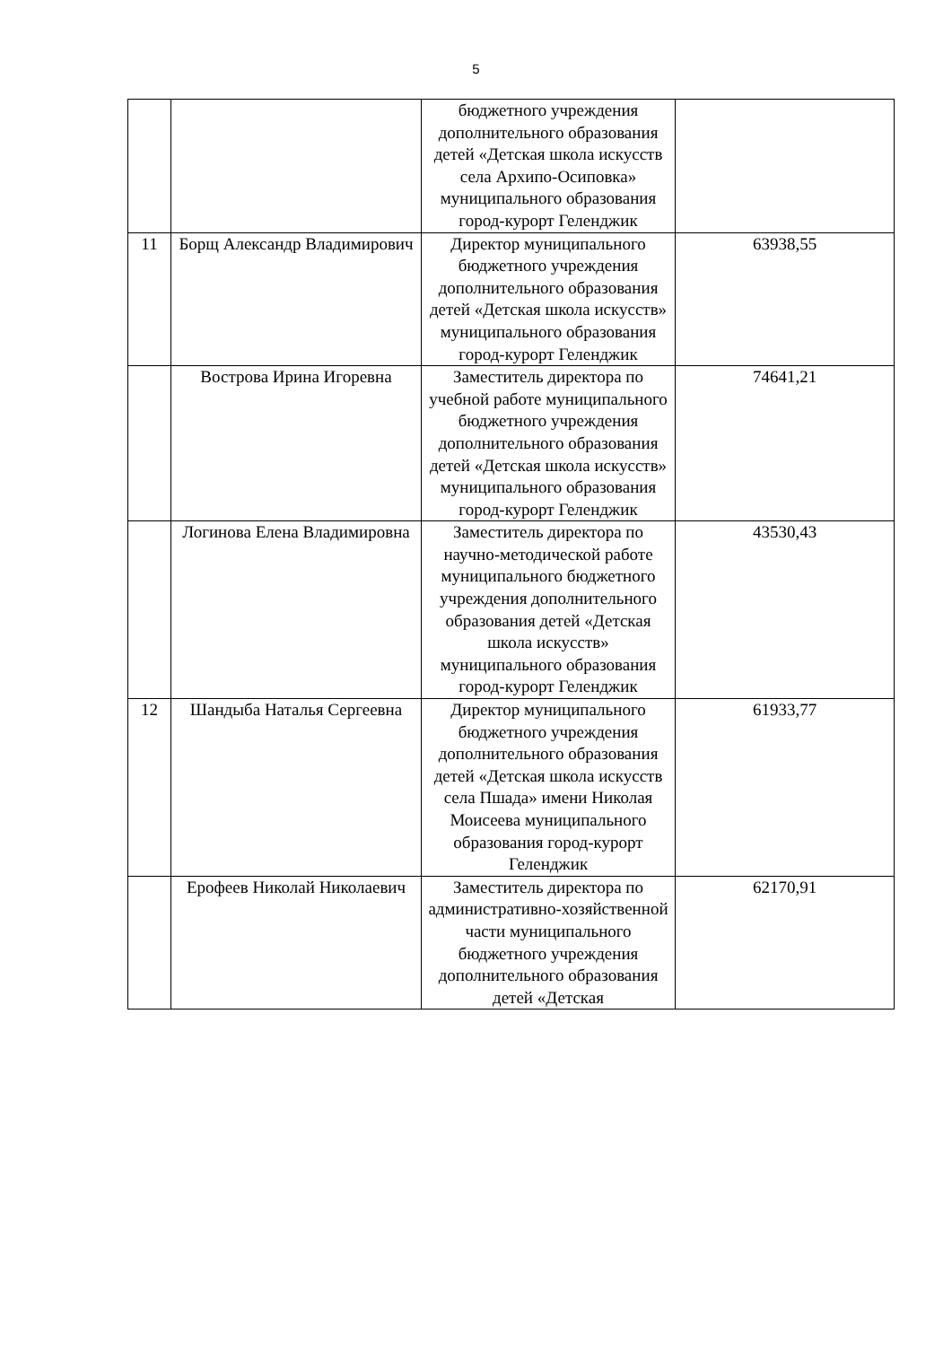5
| | | бюджетного учреждения дополнительного образования детей «Детская школа искусств села Архипо-Осиповка» муниципального образования город-курорт Геленджик | |
| 11 | Борщ Александр Владимирович | Директор муниципального бюджетного учреждения дополнительного образования детей «Детская школа искусств» муниципального образования город-курорт Геленджик | 63938,55 |
| | Вострова Ирина Игоревна | Заместитель директора по учебной работе муниципального бюджетного учреждения дополнительного образования детей «Детская школа искусств» муниципального образования город-курорт Геленджик | 74641,21 |
| | Логинова Елена Владимировна | Заместитель директора по научно-методической работе муниципального бюджетного учреждения дополнительного образования детей «Детская школа искусств» муниципального образования город-курорт Геленджик | 43530,43 |
| 12 | Шандыба Наталья Сергеевна | Директор муниципального бюджетного учреждения дополнительного образования детей «Детская школа искусств села Пшада» имени Николая Моисеева муниципального образования город-курорт Геленджик | 61933,77 |
| | Ерофеев Николай Николаевич | Заместитель директора по административно-хозяйственной части муниципального бюджетного учреждения дополнительного образования детей «Детская | 62170,91 |